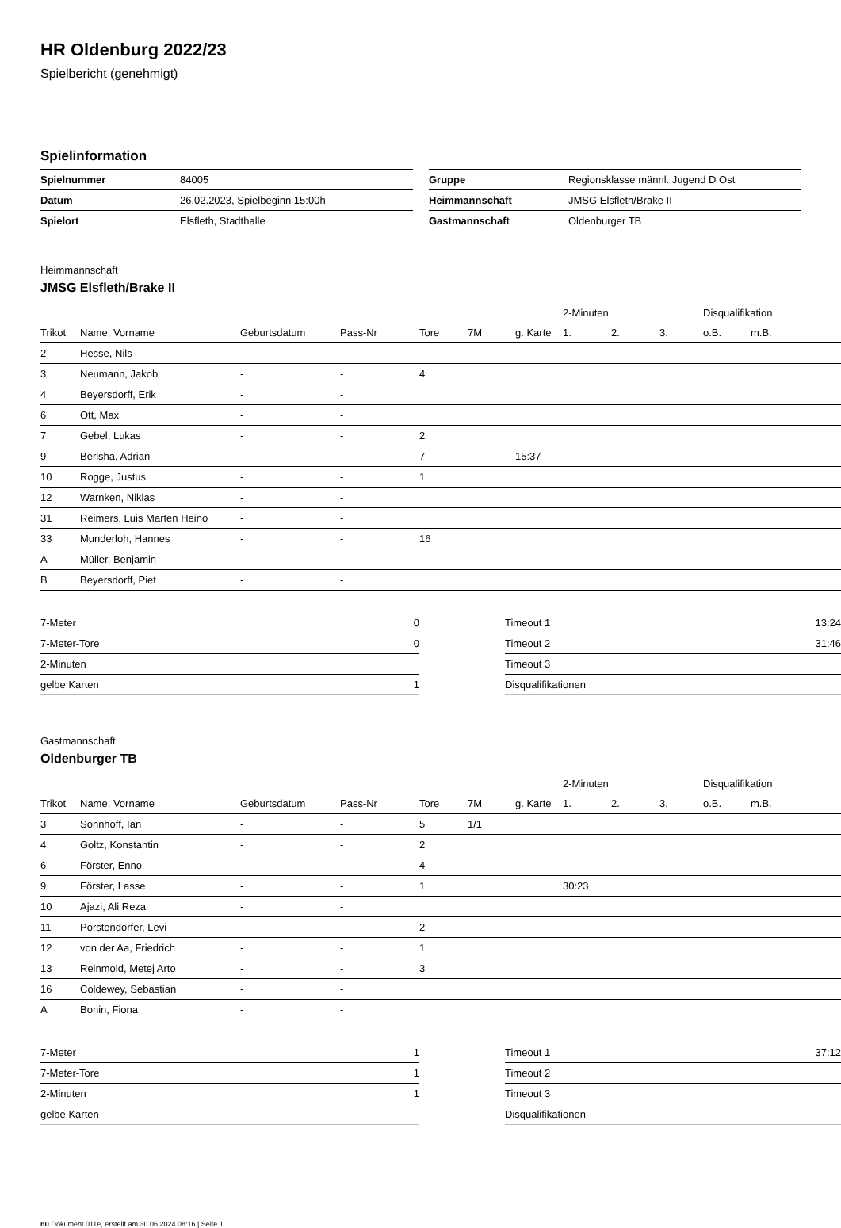HR Oldenburg 2022/23
Spielbericht (genehmigt)
Spielinformation
| Spielnummer | 84005 |
| Datum | 26.02.2023, Spielbeginn 15:00h |
| Spielort | Elsfleth, Stadthalle |
| Gruppe | Regionsklasse männl. Jugend D Ost |
| Heimmannschaft | JMSG Elsfleth/Brake II |
| Gastmannschaft | Oldenburger TB |
Heimmannschaft
JMSG Elsfleth/Brake II
| | | | | | | | 2-Minuten | | | Disqualifikation | |
| --- | --- | --- | --- | --- | --- | --- | --- | --- | --- | --- | --- |
| Trikot | Name, Vorname | Geburtsdatum | Pass-Nr | Tore | 7M | g. Karte | 1. | 2. | 3. | o.B. | m.B. |
| 2 | Hesse, Nils | - | - | | | | | | | | |
| 3 | Neumann, Jakob | - | - | 4 | | | | | | | |
| 4 | Beyersdorff, Erik | - | - | | | | | | | | |
| 6 | Ott, Max | - | - | | | | | | | | |
| 7 | Gebel, Lukas | - | - | 2 | | | | | | | |
| 9 | Berisha, Adrian | - | - | 7 | | 15:37 | | | | | |
| 10 | Rogge, Justus | - | - | 1 | | | | | | | |
| 12 | Warnken, Niklas | - | - | | | | | | | | |
| 31 | Reimers, Luis Marten Heino | - | - | | | | | | | | |
| 33 | Munderloh, Hannes | - | - | 16 | | | | | | | |
| A | Müller, Benjamin | - | - | | | | | | | | |
| B | Beyersdorff, Piet | - | - | | | | | | | | |
| 7-Meter | 0 |
| 7-Meter-Tore | 0 |
| 2-Minuten | |
| gelbe Karten | 1 |
| Timeout 1 | 13:24 |
| Timeout 2 | 31:46 |
| Timeout 3 | |
| Disqualifikationen | |
Gastmannschaft
Oldenburger TB
| | | | | | | | 2-Minuten | | | Disqualifikation | |
| --- | --- | --- | --- | --- | --- | --- | --- | --- | --- | --- | --- |
| Trikot | Name, Vorname | Geburtsdatum | Pass-Nr | Tore | 7M | g. Karte | 1. | 2. | 3. | o.B. | m.B. |
| 3 | Sonnhoff, Ian | - | - | 5 | 1/1 | | | | | | |
| 4 | Goltz, Konstantin | - | - | 2 | | | | | | | |
| 6 | Förster, Enno | - | - | 4 | | | | | | | |
| 9 | Förster, Lasse | - | - | 1 | | | 30:23 | | | | |
| 10 | Ajazi, Ali Reza | - | - | | | | | | | | |
| 11 | Porstendorfer, Levi | - | - | 2 | | | | | | | |
| 12 | von der Aa, Friedrich | - | - | 1 | | | | | | | |
| 13 | Reinmold, Metej Arto | - | - | 3 | | | | | | | |
| 16 | Coldewey, Sebastian | - | - | | | | | | | | |
| A | Bonin, Fiona | - | - | | | | | | | | |
| 7-Meter | 1 |
| 7-Meter-Tore | 1 |
| 2-Minuten | 1 |
| gelbe Karten | |
| Timeout 1 | 37:12 |
| Timeout 2 | |
| Timeout 3 | |
| Disqualifikationen | |
nu.Dokument 011e, erstellt am 30.06.2024 08:16 | Seite 1